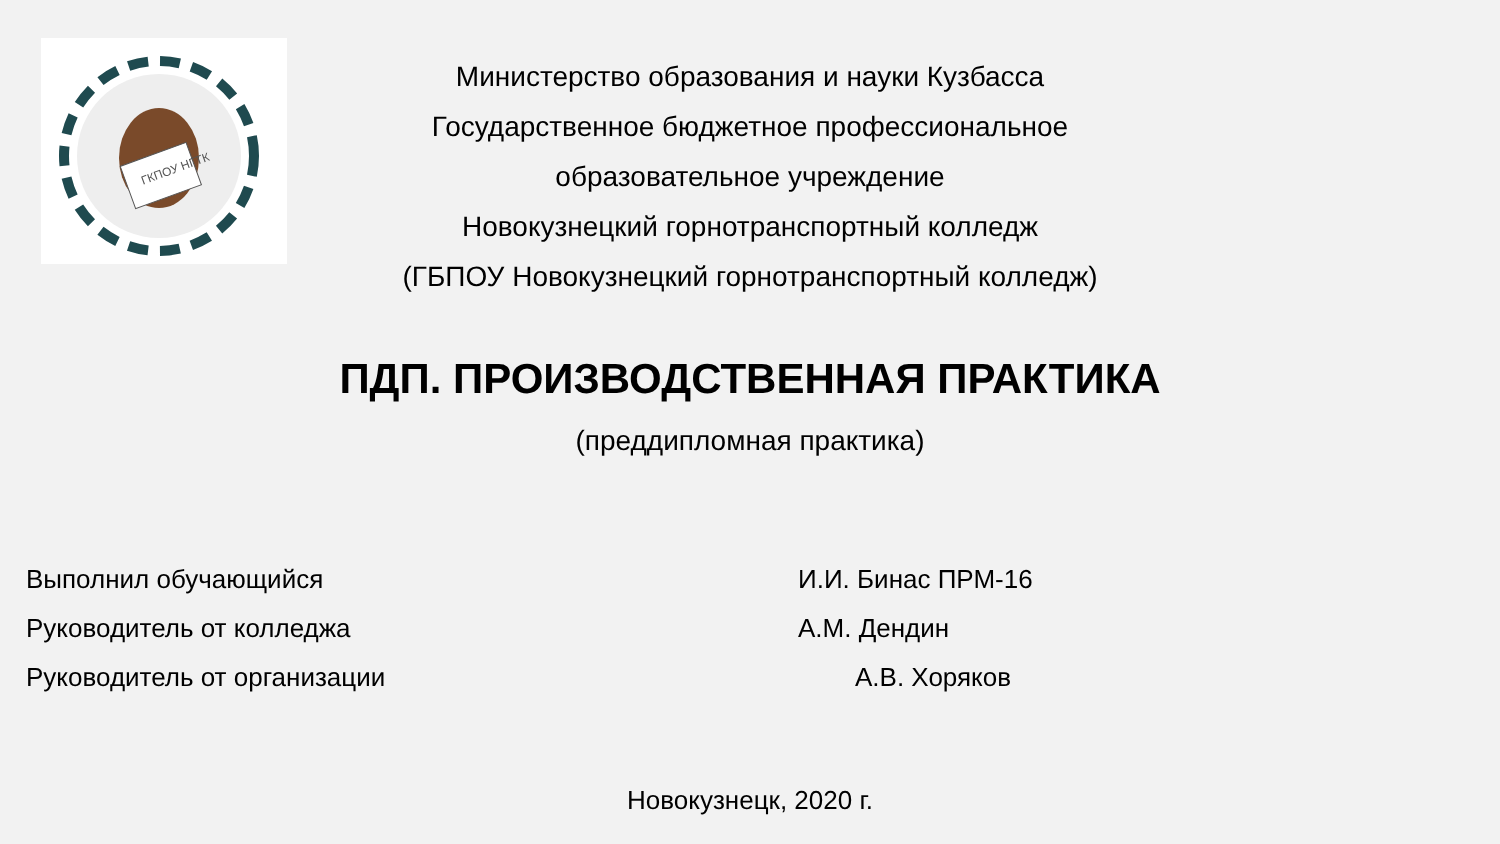ГКПОУ НГТК
Министерство образования и науки Кузбасса
Государственное бюджетное профессиональное
образовательное учреждение
Новокузнецкий горнотранспортный колледж
(ГБПОУ Новокузнецкий горнотранспортный колледж)
ПДП. ПРОИЗВОДСТВЕННАЯ ПРАКТИКА
(преддипломная практика)
Выполнил обучающийся И.И. Бинас ПРМ-16
Руководитель от колледжа А.М. Дендин
Руководитель от организации А.В. Хоряков
Новокузнецк, 2020 г.